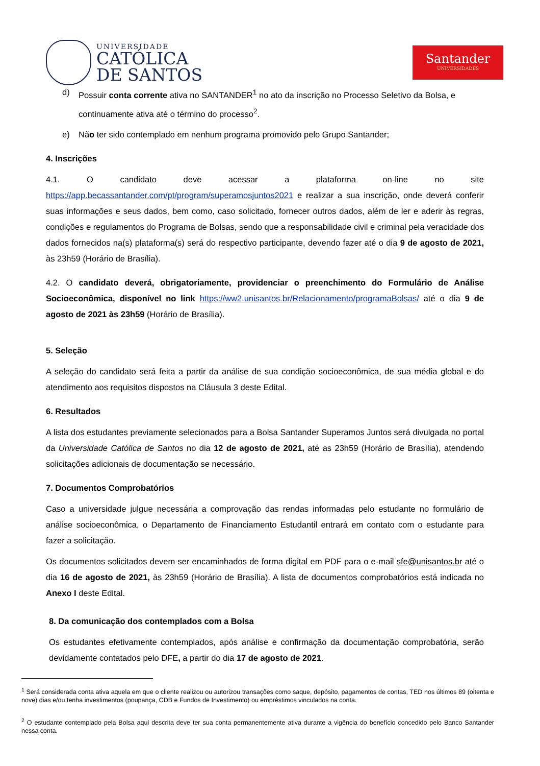UNIVERSIDADE
CATÓLICA
DE SANTOS
Santander
UNIVERSIDADES
d) Possuir conta corrente ativa no SANTANDER<sup>1</sup> no ato da inscrição no Processo Seletivo da Bolsa, e continuamente ativa até o término do processo<sup>2</sup>.
e) Não ter sido contemplado em nenhum programa promovido pelo Grupo Santander;
4. Inscrições
4.1. O candidato deve acessar a plataforma on-line no site https://app.becassantander.com/pt/program/superamosjuntos2021 e realizar a sua inscrição, onde deverá conferir suas informações e seus dados, bem como, caso solicitado, fornecer outros dados, além de ler e aderir às regras, condições e regulamentos do Programa de Bolsas, sendo que a responsabilidade civil e criminal pela veracidade dos dados fornecidos na(s) plataforma(s) será do respectivo participante, devendo fazer até o dia 9 de agosto de 2021, às 23h59 (Horário de Brasília).
4.2. O candidato deverá, obrigatoriamente, providenciar o preenchimento do Formulário de Análise Socioeconômica, disponível no link https://ww2.unisantos.br/Relacionamento/programaBolsas/ até o dia 9 de agosto de 2021 às 23h59 (Horário de Brasília).
5. Seleção
A seleção do candidato será feita a partir da análise de sua condição socioeconômica, de sua média global e do atendimento aos requisitos dispostos na Cláusula 3 deste Edital.
6. Resultados
A lista dos estudantes previamente selecionados para a Bolsa Santander Superamos Juntos será divulgada no portal da Universidade Católica de Santos no dia 12 de agosto de 2021, até as 23h59 (Horário de Brasília), atendendo solicitações adicionais de documentação se necessário.
7. Documentos Comprobatórios
Caso a universidade julgue necessária a comprovação das rendas informadas pelo estudante no formulário de análise socioeconômica, o Departamento de Financiamento Estudantil entrará em contato com o estudante para fazer a solicitação.
Os documentos solicitados devem ser encaminhados de forma digital em PDF para o e-mail sfe@unisantos.br até o dia 16 de agosto de 2021, às 23h59 (Horário de Brasília). A lista de documentos comprobatórios está indicada no Anexo I deste Edital.
8. Da comunicação dos contemplados com a Bolsa
Os estudantes efetivamente contemplados, após análise e confirmação da documentação comprobatória, serão devidamente contatados pelo DFE, a partir do dia 17 de agosto de 2021.
<sup>1</sup> Será considerada conta ativa aquela em que o cliente realizou ou autorizou transações como saque, depósito, pagamentos de contas, TED nos últimos 89 (oitenta e nove) dias e/ou tenha investimentos (poupança, CDB e Fundos de Investimento) ou empréstimos vinculados na conta.
<sup>2</sup> O estudante contemplado pela Bolsa aqui descrita deve ter sua conta permanentemente ativa durante a vigência do benefício concedido pelo Banco Santander nessa conta.